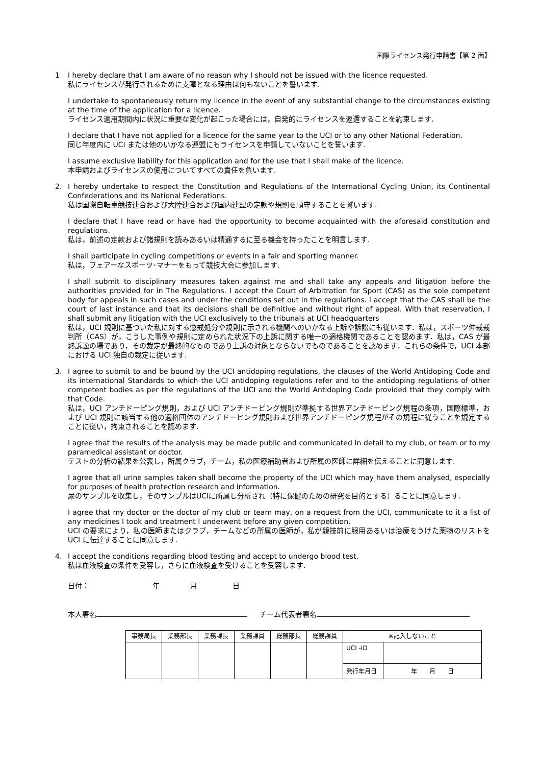国際ライセンス発行申請書【第 2 面】
1 I hereby declare that I am aware of no reason why I should not be issued with the licence requested.
私にライセンスが発行されるために支障となる理由は何もないことを誓います.
I undertake to spontaneously return my licence in the event of any substantial change to the circumstances existing at the time of the application for a licence.
ライセンス適用期間内に状況に重要な変化が起こった場合には，自発的にライセンスを返還することを約束します.
I declare that I have not applied for a licence for the same year to the UCI or to any other National Federation.
同じ年度内に UCI または他のいかなる連盟にもライセンスを申請していないことを誓います.
I assume exclusive liability for this application and for the use that I shall make of the licence.
本申請およびライセンスの使用についてすべての責任を負います.
2. I hereby undertake to respect the Constitution and Regulations of the International Cycling Union, its Continental Confederations and its National Federations.
私は国際自転車競技連合および大陸連合および国内連盟の定款や規則を順守することを誓います.
I declare that I have read or have had the opportunity to become acquainted with the aforesaid constitution and regulations.
私は，前述の定款および諸規則を読みあるいは精通するに至る機会を持ったことを明言します.
I shall participate in cycling competitions or events in a fair and sporting manner.
私は，フェアーなスポーツ･マナーをもって競技大会に参加します.
I shall submit to disciplinary measures taken against me and shall take any appeals and litigation before the authorities provided for in The Regulations. I accept the Court of Arbitration for Sport (CAS) as the sole competent body for appeals in such cases and under the conditions set out in the regulations. I accept that the CAS shall be the court of last instance and that its decisions shall be definitive and without right of appeal. With that reservation, I shall submit any litigation with the UCI exclusively to the tribunals at UCI headquarters
私は，UCI 規則に基づいた私に対する懲戒処分や規則に示される機関へのいかなる上訴や訴訟にも従います．私は，スポーツ仲裁裁判所（CAS）が，こうした事例や規則に定められた状況下の上訴に関する唯一の適格機関であることを認めます．私は，CAS が最終訴訟の場であり，その裁定が最終的なものであり上訴の対象とならないでものであることを認めます．これらの条件で，UCI 本部における UCI 独自の裁定に従います.
3. I agree to submit to and be bound by the UCI antidoping regulations, the clauses of the World Antidoping Code and its international Standards to which the UCI antidoping regulations refer and to the antidoping regulations of other competent bodies as per the regulations of the UCI and the World Antidoping Code provided that they comply with that Code.
私は，UCI アンチドーピング規則，および UCI アンチドーピング規則が準拠する世界アンチドーピング規程の条項，国際標準，および UCI 規則に該当する他の適格団体のアンチドーピング規則および世界アンチドーピング規程がその規程に従うことを規定することに従い，拘束されることを認めます.
I agree that the results of the analysis may be made public and communicated in detail to my club, or team or to my paramedical assistant or doctor.
テストの分析の結果を公表し，所属クラブ，チーム，私の医療補助者および所属の医師に詳細を伝えることに同意します.
I agree that all urine samples taken shall become the property of the UCI which may have them analysed, especially for purposes of health protection research and information.
尿のサンプルを収集し，そのサンプルはUCIに所属し分析され（特に保健のための研究を目的とする）ることに同意します.
I agree that my doctor or the doctor of my club or team may, on a request from the UCI, communicate to it a list of any medicines I took and treatment I underwent before any given competition.
UCI の要求により，私の医師またはクラブ，チームなどの所属の医師が，私が競技前に服用あるいは治療をうけた薬物のリストを UCI に伝達することに同意します.
4. I accept the conditions regarding blood testing and accept to undergo blood test.
私は血液検査の条件を受容し，さらに血液検査を受けることを受容します.
日付： 年 月 日
本人署名 チーム代表者署名
| 事務局長 | 業務部長 | 業務課長 | 業務課員 | 総務部長 | 総務課員 | ※記入しないこと | |
| --- | --- | --- | --- | --- | --- | --- | --- |
| | | | | | | UCI -ID | |
| | | | | | | 発行年月日 | 年 月 日 |